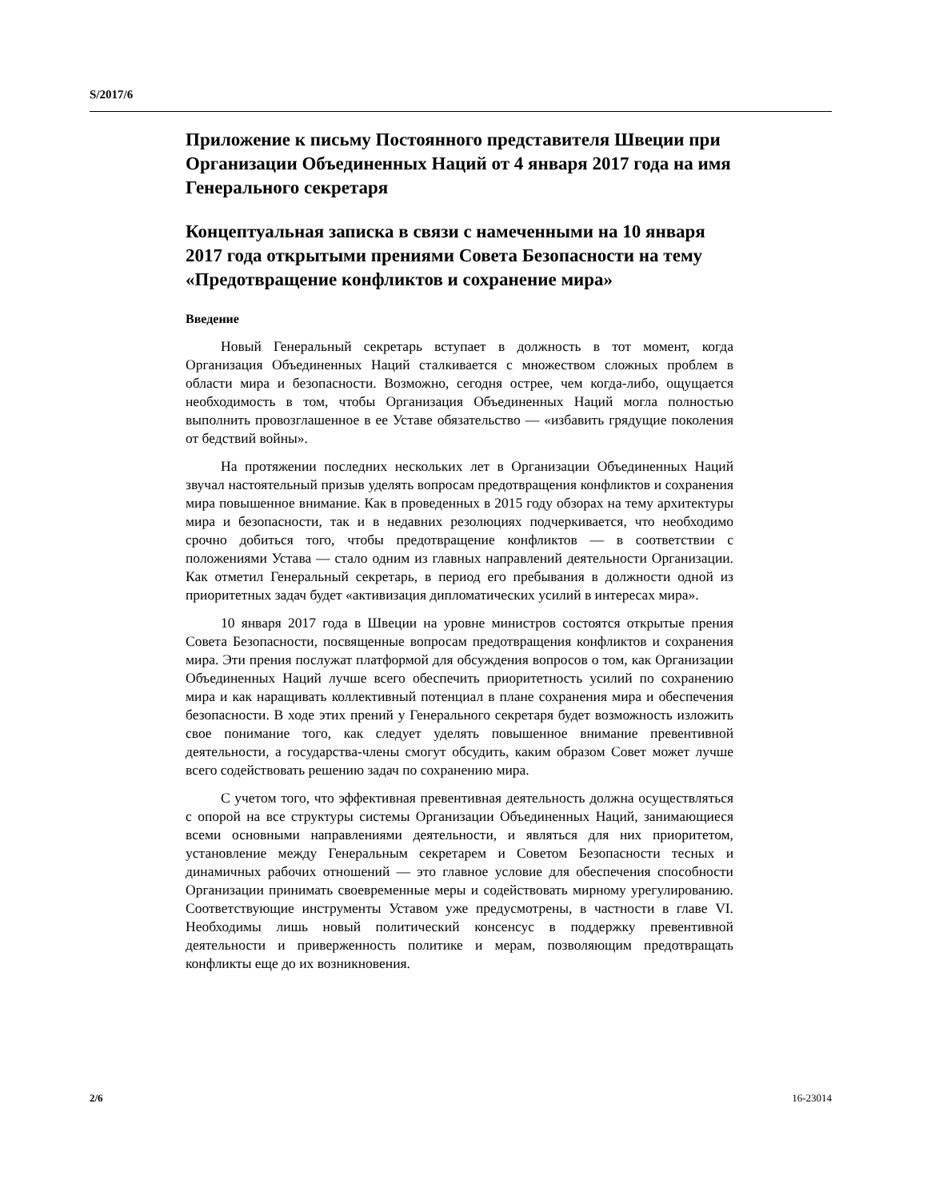S/2017/6
Приложение к письму Постоянного представителя Швеции при Организации Объединенных Наций от 4 января 2017 года на имя Генерального секретаря
Концептуальная записка в связи с намеченными на 10 января 2017 года открытыми прениями Совета Безопасности на тему «Предотвращение конфликтов и сохранение мира»
Введение
Новый Генеральный секретарь вступает в должность в тот момент, когда Организация Объединенных Наций сталкивается с множеством сложных проблем в области мира и безопасности. Возможно, сегодня острее, чем когда-либо, ощущается необходимость в том, чтобы Организация Объединенных Наций могла полностью выполнить провозглашенное в ее Уставе обязательство — «избавить грядущие поколения от бедствий войны».
На протяжении последних нескольких лет в Организации Объединенных Наций звучал настоятельный призыв уделять вопросам предотвращения конфликтов и сохранения мира повышенное внимание. Как в проведенных в 2015 году обзорах на тему архитектуры мира и безопасности, так и в недавних резолюциях подчеркивается, что необходимо срочно добиться того, чтобы предотвращение конфликтов — в соответствии с положениями Устава — стало одним из главных направлений деятельности Организации. Как отметил Генеральный секретарь, в период его пребывания в должности одной из приоритетных задач будет «активизация дипломатических усилий в интересах мира».
10 января 2017 года в Швеции на уровне министров состоятся открытые прения Совета Безопасности, посвященные вопросам предотвращения конфликтов и сохранения мира. Эти прения послужат платформой для обсуждения вопросов о том, как Организации Объединенных Наций лучше всего обеспечить приоритетность усилий по сохранению мира и как наращивать коллективный потенциал в плане сохранения мира и обеспечения безопасности. В ходе этих прений у Генерального секретаря будет возможность изложить свое понимание того, как следует уделять повышенное внимание превентивной деятельности, а государства-члены смогут обсудить, каким образом Совет может лучше всего содействовать решению задач по сохранению мира.
С учетом того, что эффективная превентивная деятельность должна осуществляться с опорой на все структуры системы Организации Объединенных Наций, занимающиеся всеми основными направлениями деятельности, и являться для них приоритетом, установление между Генеральным секретарем и Советом Безопасности тесных и динамичных рабочих отношений — это главное условие для обеспечения способности Организации принимать своевременные меры и содействовать мирному урегулированию. Соответствующие инструменты Уставом уже предусмотрены, в частности в главе VI. Необходимы лишь новый политический консенсус в поддержку превентивной деятельности и приверженность политике и мерам, позволяющим предотвращать конфликты еще до их возникновения.
2/6 16-23014